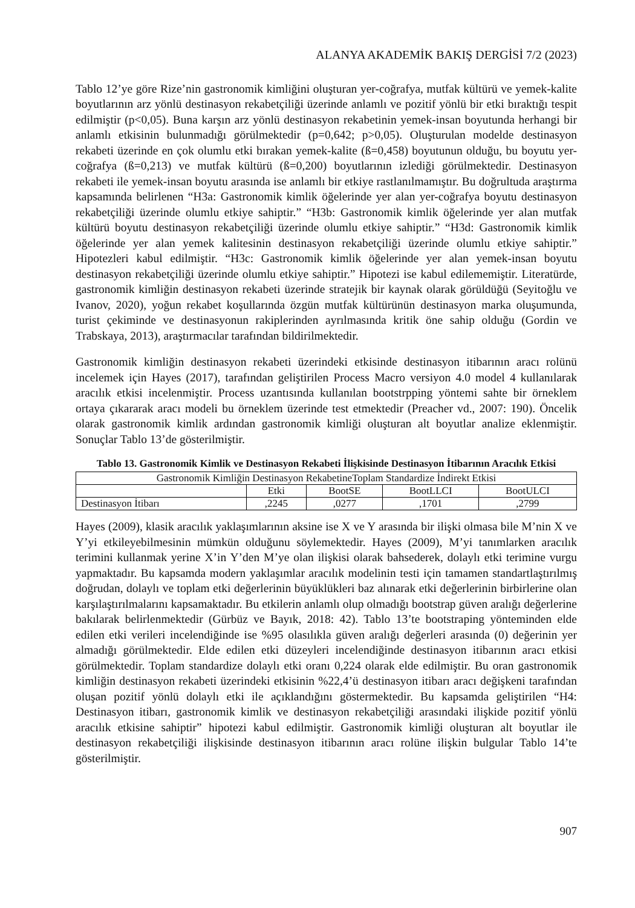ALANYA AKADEMİK BAKIŞ DERGİSİ 7/2 (2023)
Tablo 12’ye göre Rize’nin gastronomik kimliğini oluşturan yer-coğrafya, mutfak kültürü ve yemek-kalite boyutlarının arz yönlü destinasyon rekabetçiliği üzerinde anlamlı ve pozitif yönlü bir etki bıraktığı tespit edilmiştir (p<0,05). Buna karşın arz yönlü destinasyon rekabetinin yemek-insan boyutunda herhangi bir anlamlı etkisinin bulunmadığı görülmektedir (p=0,642; p>0,05). Oluşturulan modelde destinasyon rekabeti üzerinde en çok olumlu etki bırakan yemek-kalite (ß=0,458) boyutunun olduğu, bu boyutu yer-coğrafya (ß=0,213) ve mutfak kültürü (ß=0,200) boyutlarının izlediği görülmektedir. Destinasyon rekabeti ile yemek-insan boyutu arasında ise anlamlı bir etkiye rastlanılmamıştır. Bu doğrultuda araştırma kapsamında belirlenen “H3a: Gastronomik kimlik öğelerinde yer alan yer-coğrafya boyutu destinasyon rekabetçiliği üzerinde olumlu etkiye sahiptir.” “H3b: Gastronomik kimlik öğelerinde yer alan mutfak kültürü boyutu destinasyon rekabetçiliği üzerinde olumlu etkiye sahiptir.” “H3d: Gastronomik kimlik öğelerinde yer alan yemek kalitesinin destinasyon rekabetçiliği üzerinde olumlu etkiye sahiptir.” Hipotezleri kabul edilmiştir. “H3c: Gastronomik kimlik öğelerinde yer alan yemek-insan boyutu destinasyon rekabetçiliği üzerinde olumlu etkiye sahiptir.” Hipotezi ise kabul edilememiştir. Literatürde, gastronomik kimliğin destinasyon rekabeti üzerinde stratejik bir kaynak olarak görüldüğü (Seyitoğlu ve Ivanov, 2020), yoğun rekabet koşullarında özgün mutfak kültürünün destinasyon marka oluşumunda, turist çekiminde ve destinasyonun rakiplerinden ayrılmasında kritik öne sahip olduğu (Gordin ve Trabskaya, 2013), araştırmacılar tarafından bildirilmektedir.
Gastronomik kimliğin destinasyon rekabeti üzerindeki etkisinde destinasyon itibarının aracı rolünü incelemek için Hayes (2017), tarafından geliştirilen Process Macro versiyon 4.0 model 4 kullanılarak aracılık etkisi incelenmiştir. Process uzantısında kullanılan bootstrpping yöntemi sahte bir örneklem ortaya çıkararak aracı modeli bu örneklem üzerinde test etmektedir (Preacher vd., 2007: 190). Öncelik olarak gastronomik kimlik ardından gastronomik kimliği oluşturan alt boyutlar analize eklenmiştir. Sonuçlar Tablo 13’de gösterilmiştir.
Tablo 13. Gastronomik Kimlik ve Destinasyon Rekabeti İlişkisinde Destinasyon İtibarının Aracılık Etkisi
| Gastronomik Kimliğin Destinasyon RekabetineToplam Standardize İndirekt Etkisi | | | | |
| --- | --- | --- | --- | --- |
| | Etki | BootSE | BootLLCI | BootULCI |
| Destinasyon İtibarı | ,2245 | ,0277 | ,1701 | ,2799 |
Hayes (2009), klasik aracılık yaklaşımlarının aksine ise X ve Y arasında bir ilişki olmasa bile M’nin X ve Y’yi etkileyebilmesinin mümkün olduğunu söylemektedir. Hayes (2009), M’yi tanımlarken aracılık terimini kullanmak yerine X’in Y’den M’ye olan ilişkisi olarak bahsederek, dolaylı etki terimine vurgu yapmaktadır. Bu kapsamda modern yaklaşımlar aracılık modelinin testi için tamamen standartlaştırılmış doğrudan, dolaylı ve toplam etki değerlerinin büyüklükleri baz alınarak etki değerlerinin birbirlerine olan karşılaştırılmalarını kapsamaktadır. Bu etkilerin anlamlı olup olmadığı bootstrap güven aralığı değerlerine bakılarak belirlenmektedir (Gürbüz ve Bayık, 2018: 42). Tablo 13’te bootstraping yönteminden elde edilen etki verileri incelendiğinde ise %95 olasılıkla güven aralığı değerleri arasında (0) değerinin yer almadığı görülmektedir. Elde edilen etki düzeyleri incelendiğinde destinasyon itibarının aracı etkisi görülmektedir. Toplam standardize dolaylı etki oranı 0,224 olarak elde edilmiştir. Bu oran gastronomik kimliğin destinasyon rekabeti üzerindeki etkisinin %22,4’ü destinasyon itibarı aracı değişkeni tarafından oluşan pozitif yönlü dolaylı etki ile açıklandığını göstermektedir. Bu kapsamda geliştirilen “H4: Destinasyon itibarı, gastronomik kimlik ve destinasyon rekabetçiliği arasındaki ilişkide pozitif yönlü aracılık etkisine sahiptir” hipotezi kabul edilmiştir. Gastronomik kimliği oluşturan alt boyutlar ile destinasyon rekabetçiliği ilişkisinde destinasyon itibarının aracı rolüne ilişkin bulgular Tablo 14’te gösterilmiştir.
907